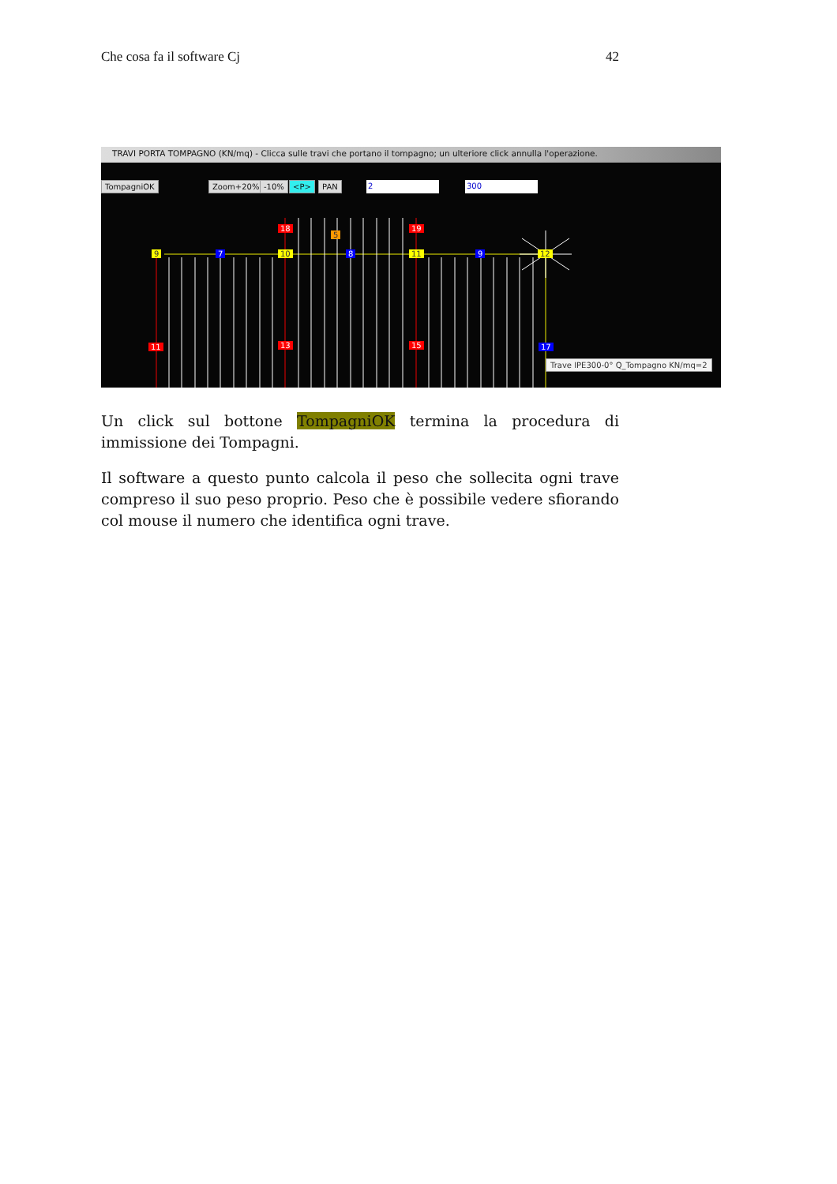Che cosa fa il software Cj 42
TRAVI PORTA TOMPAGNO (KN/mq) - Clicca sulle travi che portano il tompagno; un ulteriore click annulla l'operazione.
TompagniOK Zoom+20% -10% <P> PAN 2 300
18
5
19
9 7 10 8 11 9 12
11 13 15 17
Trave IPE300-0° Q_Tompagno KN/mq=2
Un click sul bottone TompagniOK termina la procedura di immissione dei Tompagni.
Il software a questo punto calcola il peso che sollecita ogni trave compreso il suo peso proprio. Peso che è possibile vedere sfiorando col mouse il numero che identifica ogni trave.